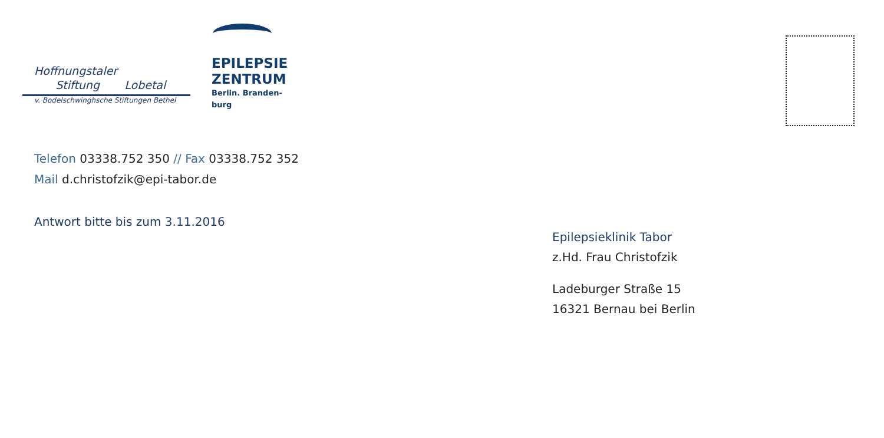Hoffnungstaler
Stiftung Lobetal
v. Bodelschwinghsche Stiftungen Bethel
EPILEPSIE
ZENTRUM
Berlin. Branden-
burg
Telefon 03338.752 350 // Fax 03338.752 352
Mail d.christofzik@epi-tabor.de
Antwort bitte bis zum 3.11.2016
Epilepsieklinik Tabor
z.Hd. Frau Christofzik
Ladeburger Straße 15
16321 Bernau bei Berlin